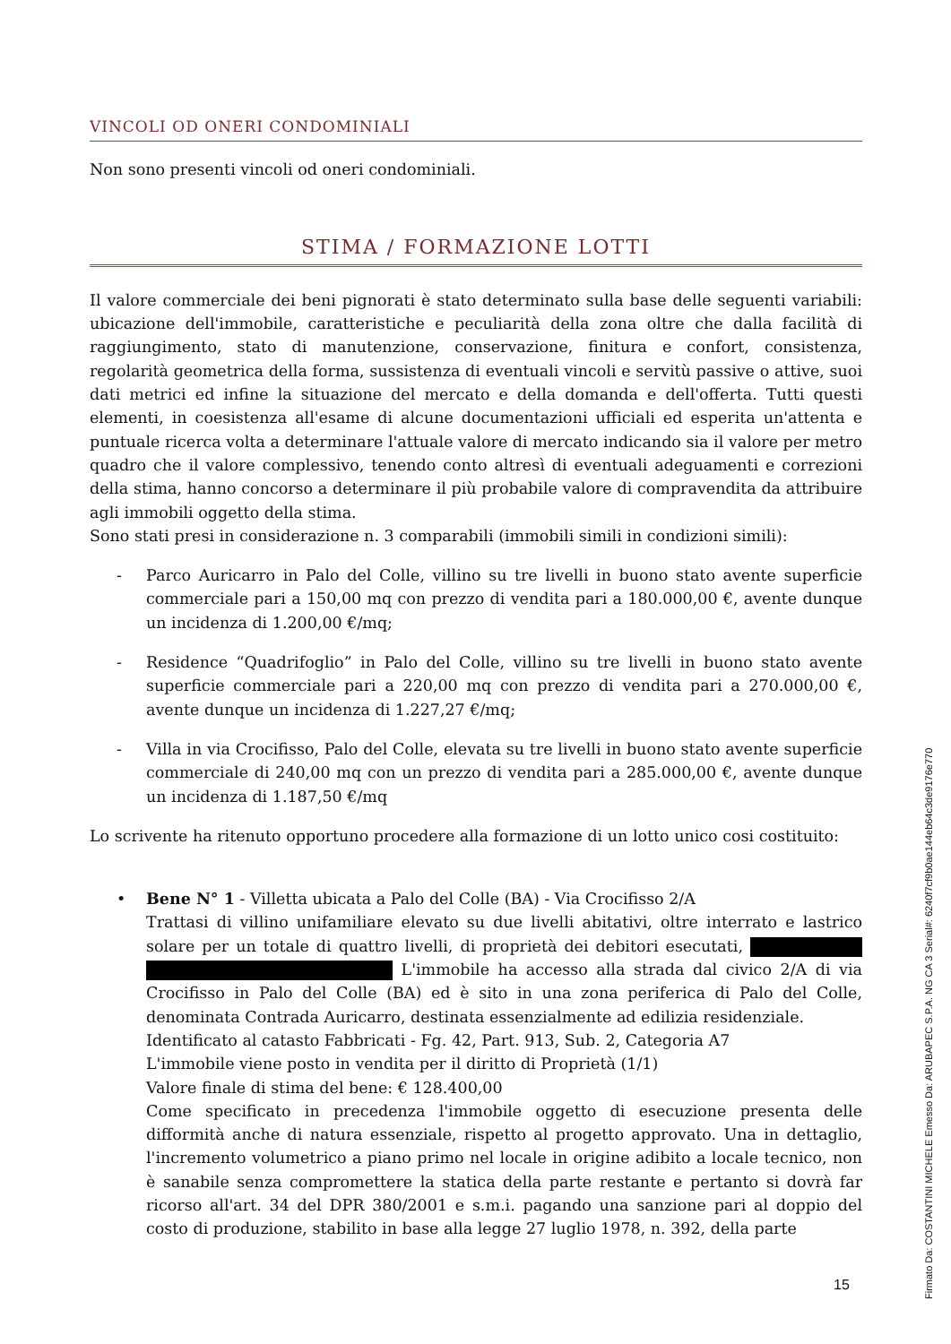VINCOLI OD ONERI CONDOMINIALI
Non sono presenti vincoli od oneri condominiali.
STIMA / FORMAZIONE LOTTI
Il valore commerciale dei beni pignorati è stato determinato sulla base delle seguenti variabili: ubicazione dell'immobile, caratteristiche e peculiarità della zona oltre che dalla facilità di raggiungimento, stato di manutenzione, conservazione, finitura e confort, consistenza, regolarità geometrica della forma, sussistenza di eventuali vincoli e servitù passive o attive, suoi dati metrici ed infine la situazione del mercato e della domanda e dell'offerta. Tutti questi elementi, in coesistenza all'esame di alcune documentazioni ufficiali ed esperita un'attenta e puntuale ricerca volta a determinare l'attuale valore di mercato indicando sia il valore per metro quadro che il valore complessivo, tenendo conto altresì di eventuali adeguamenti e correzioni della stima, hanno concorso a determinare il più probabile valore di compravendita da attribuire agli immobili oggetto della stima.
Sono stati presi in considerazione n. 3 comparabili (immobili simili in condizioni simili):
- Parco Auricarro in Palo del Colle, villino su tre livelli in buono stato avente superficie commerciale pari a 150,00 mq con prezzo di vendita pari a 180.000,00 €, avente dunque un incidenza di 1.200,00 €/mq;
- Residence “Quadrifoglio” in Palo del Colle, villino su tre livelli in buono stato avente superficie commerciale pari a 220,00 mq con prezzo di vendita pari a 270.000,00 €, avente dunque un incidenza di 1.227,27 €/mq;
- Villa in via Crocifisso, Palo del Colle, elevata su tre livelli in buono stato avente superficie commerciale di 240,00 mq con un prezzo di vendita pari a 285.000,00 €, avente dunque un incidenza di 1.187,50 €/mq
Lo scrivente ha ritenuto opportuno procedere alla formazione di un lotto unico cosi costituito:
• Bene N° 1 - Villetta ubicata a Palo del Colle (BA) - Via Crocifisso 2/A
Trattasi di villino unifamiliare elevato su due livelli abitativi, oltre interrato e lastrico solare per un totale di quattro livelli, di proprietà dei debitori esecutati, L'immobile ha accesso alla strada dal civico 2/A di via Crocifisso in Palo del Colle (BA) ed è sito in una zona periferica di Palo del Colle, denominata Contrada Auricarro, destinata essenzialmente ad edilizia residenziale.
Identificato al catasto Fabbricati - Fg. 42, Part. 913, Sub. 2, Categoria A7
L'immobile viene posto in vendita per il diritto di Proprietà (1/1)
Valore finale di stima del bene: € 128.400,00
Come specificato in precedenza l'immobile oggetto di esecuzione presenta delle difformità anche di natura essenziale, rispetto al progetto approvato. Una in dettaglio, l'incremento volumetrico a piano primo nel locale in origine adibito a locale tecnico, non è sanabile senza compromettere la statica della parte restante e pertanto si dovrà far ricorso all'art. 34 del DPR 380/2001 e s.m.i. pagando una sanzione pari al doppio del costo di produzione, stabilito in base alla legge 27 luglio 1978, n. 392, della parte
15
Firmato Da: COSTANTINI MICHELE Emesso Da: ARUBAPEC S.P.A. NG CA 3 Serial#: 6240f7cf9b0ae144eb64c3de9176e770